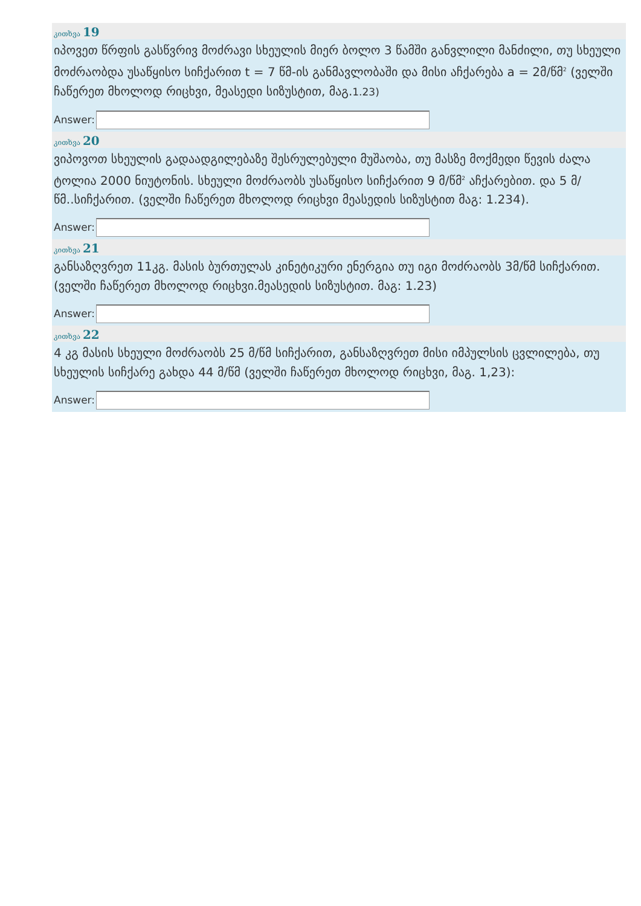კითხვა 19
იპოვეთ წრფის გასწვრივ მოძრავი სხეულის მიერ ბოლო 3 წამში განვლილი მანძილი, თუ სხეული მოძრაობდა უსაწყისო სიჩქარით t = 7 წმ-ის განმავლობაში და მისი აჩქარება a = 2მ/წმ<sup>2</sup> (ველში ჩაწერეთ მხოლოდ რიცხვი, მეასედი სიზუსტით, მაგ.1.23)
Answer:
კითხვა 20
ვიპოვოთ სხეულის გადაადგილებაზე შესრულებული მუშაობა, თუ მასზე მოქმედი წევის ძალა ტოლია 2000 ნიუტონის. სხეული მოძრაობს უსაწყისო სიჩქარით 9 მ/წმ<sup>2</sup> აჩქარებით. და 5 მ/წმ..სიჩქარით. (ველში ჩაწერეთ მხოლოდ რიცხვი მეასედის სიზუსტით მაგ: 1.234).
Answer:
კითხვა 21
განსაზღვრეთ 11კგ. მასის ბურთულას კინეტიკური ენერგია თუ იგი მოძრაობს 3მ/წმ სიჩქარით.(ველში ჩაწერეთ მხოლოდ რიცხვი.მეასედის სიზუსტით. მაგ: 1.23)
Answer:
კითხვა 22
4 კგ მასის სხეული მოძრაობს 25 მ/წმ სიჩქარით, განსაზღვრეთ მისი იმპულსის ცვლილება, თუ სხეულის სიჩქარე გახდა 44 მ/წმ (ველში ჩაწერეთ მხოლოდ რიცხვი, მაგ. 1,23):
Answer: